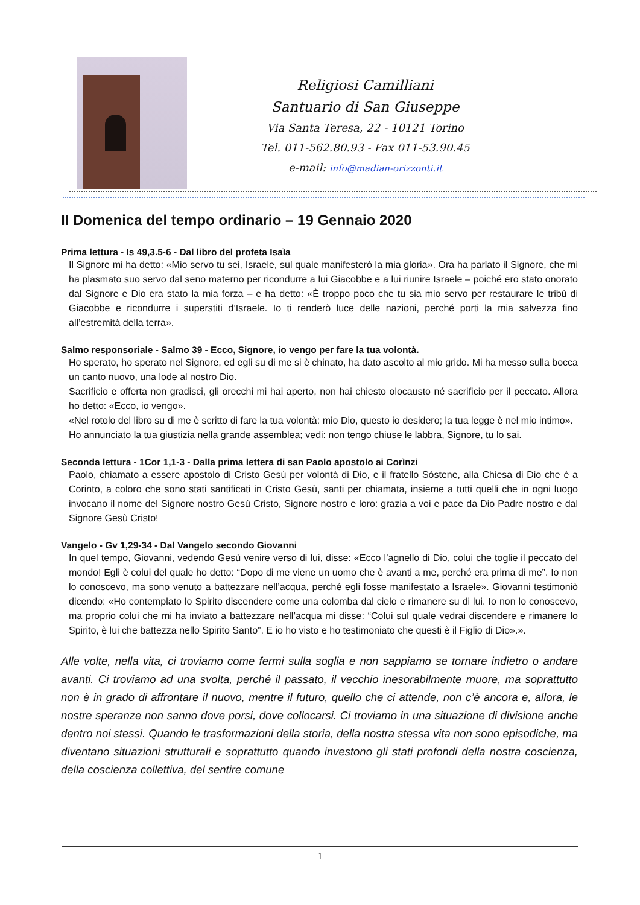Religiosi Camilliani
Santuario di San Giuseppe
Via Santa Teresa, 22 - 10121 Torino
Tel. 011-562.80.93 - Fax 011-53.90.45
e-mail: info@madian-orizzonti.it
II Domenica del tempo ordinario – 19 Gennaio 2020
Prima lettura - Is 49,3.5-6 - Dal libro del profeta Isaìa
Il Signore mi ha detto: «Mio servo tu sei, Israele, sul quale manifesterò la mia gloria». Ora ha parlato il Signore, che mi ha plasmato suo servo dal seno materno per ricondurre a lui Giacobbe e a lui riunire Israele – poiché ero stato onorato dal Signore e Dio era stato la mia forza – e ha detto: «È troppo poco che tu sia mio servo per restaurare le tribù di Giacobbe e ricondurre i superstiti d’Israele. Io ti renderò luce delle nazioni, perché porti la mia salvezza fino all’estremità della terra».
Salmo responsoriale - Salmo 39 - Ecco, Signore, io vengo per fare la tua volontà.
Ho sperato, ho sperato nel Signore, ed egli su di me si è chinato, ha dato ascolto al mio grido. Mi ha messo sulla bocca un canto nuovo, una lode al nostro Dio.
Sacrificio e offerta non gradisci, gli orecchi mi hai aperto, non hai chiesto olocausto né sacrificio per il peccato. Allora ho detto: «Ecco, io vengo».
«Nel rotolo del libro su di me è scritto di fare la tua volontà: mio Dio, questo io desidero; la tua legge è nel mio intimo».
Ho annunciato la tua giustizia nella grande assemblea; vedi: non tengo chiuse le labbra, Signore, tu lo sai.
Seconda lettura - 1Cor 1,1-3 - Dalla prima lettera di san Paolo apostolo ai Corìnzi
Paolo, chiamato a essere apostolo di Cristo Gesù per volontà di Dio, e il fratello Sòstene, alla Chiesa di Dio che è a Corinto, a coloro che sono stati santificati in Cristo Gesù, santi per chiamata, insieme a tutti quelli che in ogni luogo invocano il nome del Signore nostro Gesù Cristo, Signore nostro e loro: grazia a voi e pace da Dio Padre nostro e dal Signore Gesù Cristo!
Vangelo - Gv 1,29-34 - Dal Vangelo secondo Giovanni
In quel tempo, Giovanni, vedendo Gesù venire verso di lui, disse: «Ecco l’agnello di Dio, colui che toglie il peccato del mondo! Egli è colui del quale ho detto: “Dopo di me viene un uomo che è avanti a me, perché era prima di me”. Io non lo conoscevo, ma sono venuto a battezzare nell’acqua, perché egli fosse manifestato a Israele». Giovanni testimoniò dicendo: «Ho contemplato lo Spirito discendere come una colomba dal cielo e rimanere su di lui. Io non lo conoscevo, ma proprio colui che mi ha inviato a battezzare nell’acqua mi disse: “Colui sul quale vedrai discendere e rimanere lo Spirito, è lui che battezza nello Spirito Santo”. E io ho visto e ho testimoniato che questi è il Figlio di Dio».».
Alle volte, nella vita, ci troviamo come fermi sulla soglia e non sappiamo se tornare indietro o andare avanti. Ci troviamo ad una svolta, perché il passato, il vecchio inesorabilmente muore, ma soprattutto non è in grado di affrontare il nuovo, mentre il futuro, quello che ci attende, non c’è ancora e, allora, le nostre speranze non sanno dove porsi, dove collocarsi. Ci troviamo in una situazione di divisione anche dentro noi stessi. Quando le trasformazioni della storia, della nostra stessa vita non sono episodiche, ma diventano situazioni strutturali e soprattutto quando investono gli stati profondi della nostra coscienza, della coscienza collettiva, del sentire comune
1